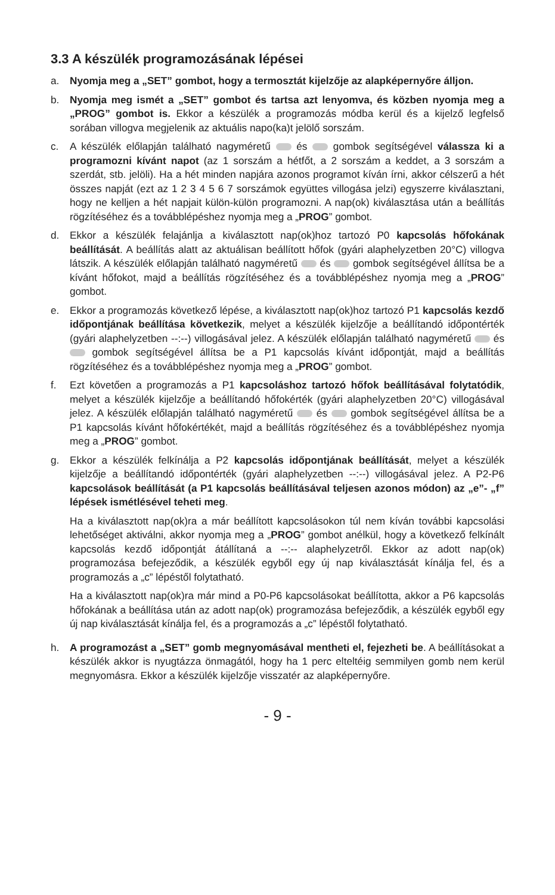3.3 A készülék programozásának lépései
a. Nyomja meg a „SET” gombot, hogy a termosztát kijelzője az alapképernyőre álljon.
b. Nyomja meg ismét a „SET” gombot és tartsa azt lenyomva, és közben nyomja meg a „PROG” gombot is. Ekkor a készülék a programozás módba kerül és a kijelző legfelső sorában villogva megjelenik az aktuális napo(ka)t jelölő sorszám.
c. A készülék előlapján található nagyméretű és gombok segítségével válassza ki a programozni kívánt napot (az 1 sorszám a hétfőt, a 2 sorszám a keddet, a 3 sorszám a szerdát, stb. jelöli). Ha a hét minden napjára azonos programot kíván írni, akkor célszerű a hét összes napját (ezt az 1 2 3 4 5 6 7 sorszámok együttes villogása jelzi) egyszerre kiválasztani, hogy ne kelljen a hét napjait külön-külön programozni. A nap(ok) kiválasztása után a beállítás rögzítéséhez és a továbblépéshez nyomja meg a „PROG” gombot.
d. Ekkor a készülék felajánlja a kiválasztott nap(ok)hoz tartozó P0 kapcsolás hőfokának beállítását. A beállítás alatt az aktuálisan beállított hőfok (gyári alaphelyzetben 20°C) villogva látszik. A készülék előlapján található nagyméretű és gombok segítségével állítsa be a kívánt hőfokot, majd a beállítás rögzítéséhez és a továbblépéshez nyomja meg a „PROG” gombot.
e. Ekkor a programozás következő lépése, a kiválasztott nap(ok)hoz tartozó P1 kapcsolás kezdő időpontjának beállítása következik, melyet a készülék kijelzője a beállítandó időpontérték (gyári alaphelyzetben --:--) villogásával jelez. A készülék előlapján található nagyméretű és gombok segítségével állítsa be a P1 kapcsolás kívánt időpontját, majd a beállítás rögzítéséhez és a továbblépéshez nyomja meg a „PROG” gombot.
f. Ezt követően a programozás a P1 kapcsoláshoz tartozó hőfok beállításával folytatódik, melyet a készülék kijelzője a beállítandó hőfokérték (gyári alaphelyzetben 20°C) villogásával jelez. A készülék előlapján található nagyméretű és gombok segítségével állítsa be a P1 kapcsolás kívánt hőfokértékét, majd a beállítás rögzítéséhez és a továbblépéshez nyomja meg a „PROG” gombot.
g. Ekkor a készülék felkínálja a P2 kapcsolás időpontjának beállítását, melyet a készülék kijelzője a beállítandó időpontérték (gyári alaphelyzetben --:--) villogásával jelez. A P2-P6 kapcsolások beállítását (a P1 kapcsolás beállításával teljesen azonos módon) az „e”- „f” lépések ismétlésével teheti meg.
Ha a kiválasztott nap(ok)ra a már beállított kapcsolásokon túl nem kíván további kapcsolási lehetőséget aktiválni, akkor nyomja meg a „PROG” gombot anélkül, hogy a következő felkínált kapcsolás kezdő időpontját átállítaná a --:-- alaphelyzetről. Ekkor az adott nap(ok) programozása befejeződik, a készülék egyből egy új nap kiválasztását kínálja fel, és a programozás a „c” lépéstől folytatható.
Ha a kiválasztott nap(ok)ra már mind a P0-P6 kapcsolásokat beállította, akkor a P6 kapcsolás hőfokának a beállítása után az adott nap(ok) programozása befejeződik, a készülék egyből egy új nap kiválasztását kínálja fel, és a programozás a „c” lépéstől folytatható.
h. A programozást a „SET” gomb megnyomásával mentheti el, fejezheti be. A beállításokat a készülék akkor is nyugtázza önmagától, hogy ha 1 perc elteltéig semmilyen gomb nem kerül megnyomásra. Ekkor a készülék kijelzője visszatér az alapképernyőre.
- 9 -